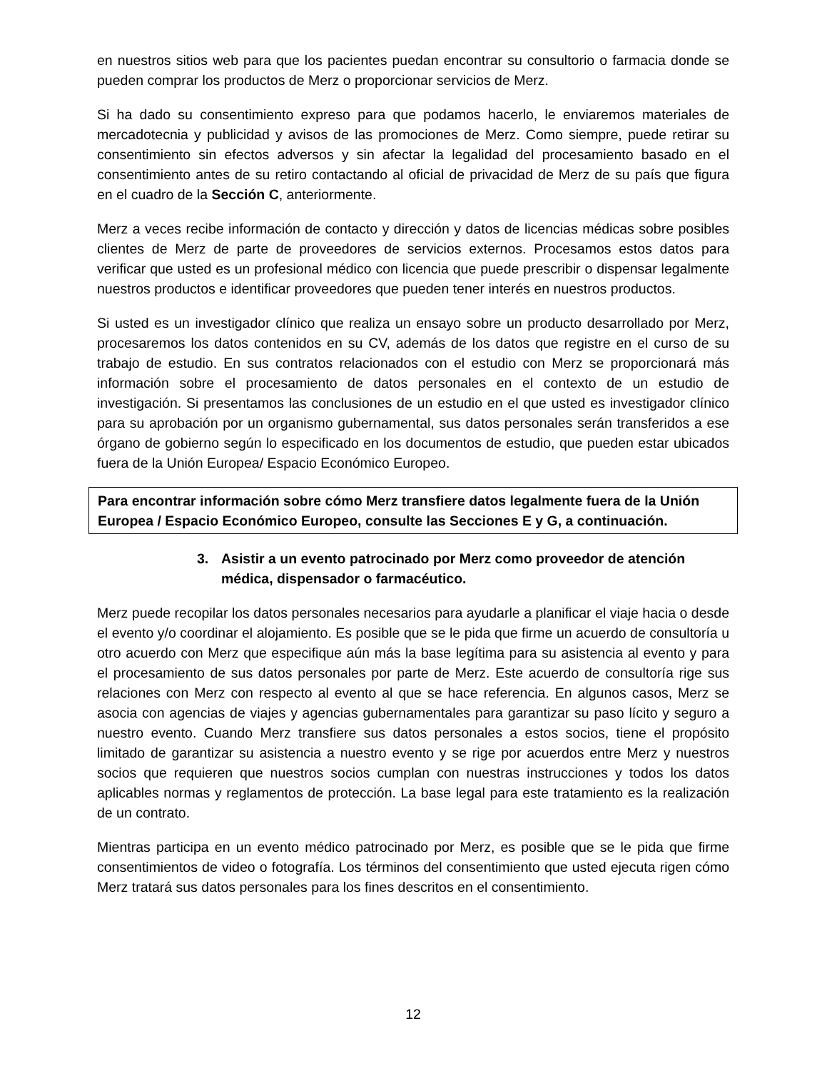en nuestros sitios web para que los pacientes puedan encontrar su consultorio o farmacia donde se pueden comprar los productos de Merz o proporcionar servicios de Merz.
Si ha dado su consentimiento expreso para que podamos hacerlo, le enviaremos materiales de mercadotecnia y publicidad y avisos de las promociones de Merz. Como siempre, puede retirar su consentimiento sin efectos adversos y sin afectar la legalidad del procesamiento basado en el consentimiento antes de su retiro contactando al oficial de privacidad de Merz de su país que figura en el cuadro de la Sección C, anteriormente.
Merz a veces recibe información de contacto y dirección y datos de licencias médicas sobre posibles clientes de Merz de parte de proveedores de servicios externos. Procesamos estos datos para verificar que usted es un profesional médico con licencia que puede prescribir o dispensar legalmente nuestros productos e identificar proveedores que pueden tener interés en nuestros productos.
Si usted es un investigador clínico que realiza un ensayo sobre un producto desarrollado por Merz, procesaremos los datos contenidos en su CV, además de los datos que registre en el curso de su trabajo de estudio. En sus contratos relacionados con el estudio con Merz se proporcionará más información sobre el procesamiento de datos personales en el contexto de un estudio de investigación. Si presentamos las conclusiones de un estudio en el que usted es investigador clínico para su aprobación por un organismo gubernamental, sus datos personales serán transferidos a ese órgano de gobierno según lo especificado en los documentos de estudio, que pueden estar ubicados fuera de la Unión Europea/ Espacio Económico Europeo.
Para encontrar información sobre cómo Merz transfiere datos legalmente fuera de la Unión Europea / Espacio Económico Europeo, consulte las Secciones E y G, a continuación.
3. Asistir a un evento patrocinado por Merz como proveedor de atención médica, dispensador o farmacéutico.
Merz puede recopilar los datos personales necesarios para ayudarle a planificar el viaje hacia o desde el evento y/o coordinar el alojamiento. Es posible que se le pida que firme un acuerdo de consultoría u otro acuerdo con Merz que especifique aún más la base legítima para su asistencia al evento y para el procesamiento de sus datos personales por parte de Merz. Este acuerdo de consultoría rige sus relaciones con Merz con respecto al evento al que se hace referencia. En algunos casos, Merz se asocia con agencias de viajes y agencias gubernamentales para garantizar su paso lícito y seguro a nuestro evento. Cuando Merz transfiere sus datos personales a estos socios, tiene el propósito limitado de garantizar su asistencia a nuestro evento y se rige por acuerdos entre Merz y nuestros socios que requieren que nuestros socios cumplan con nuestras instrucciones y todos los datos aplicables normas y reglamentos de protección. La base legal para este tratamiento es la realización de un contrato.
Mientras participa en un evento médico patrocinado por Merz, es posible que se le pida que firme consentimientos de video o fotografía. Los términos del consentimiento que usted ejecuta rigen cómo Merz tratará sus datos personales para los fines descritos en el consentimiento.
12